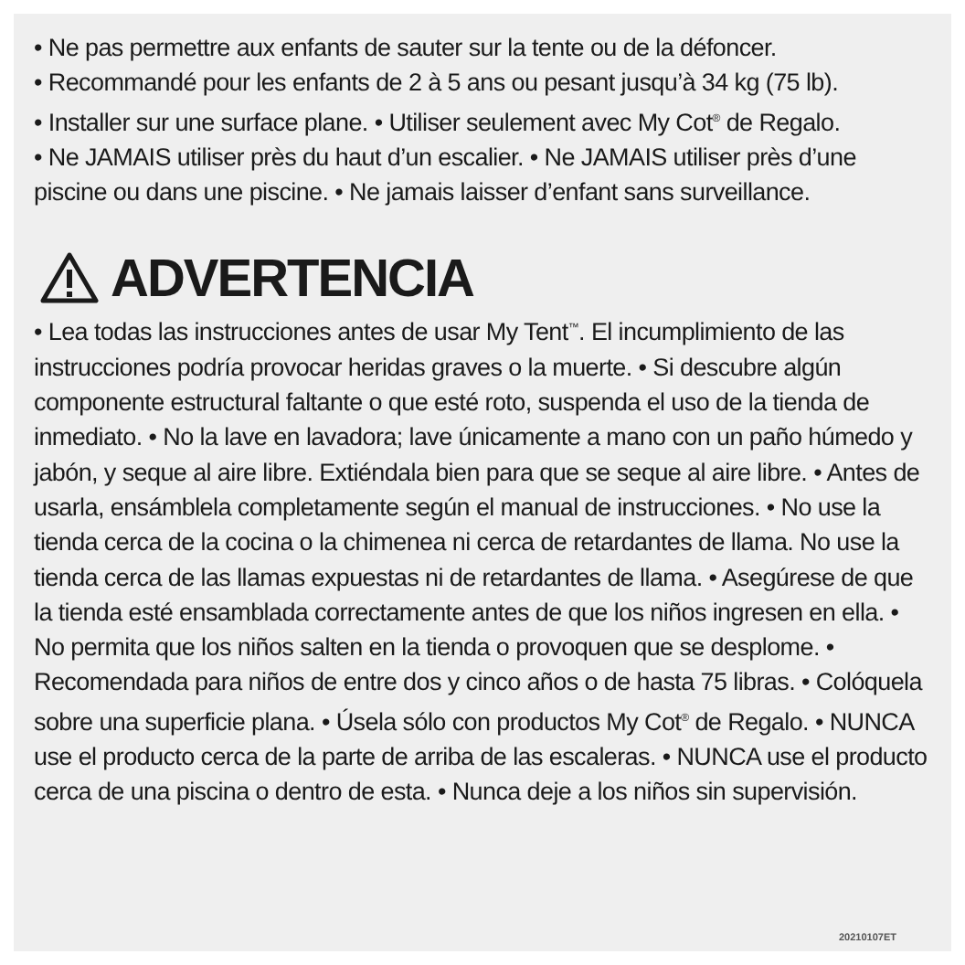• Ne pas permettre aux enfants de sauter sur la tente ou de la défoncer.
• Recommandé pour les enfants de 2 à 5 ans ou pesant jusqu’à 34 kg (75 lb).
• Installer sur une surface plane. • Utiliser seulement avec My Cot<sup>®</sup> de Regalo.
• Ne JAMAIS utiliser près du haut d’un escalier. • Ne JAMAIS utiliser près d’une piscine ou dans une piscine. • Ne jamais laisser d’enfant sans surveillance.
ADVERTENCIA
• Lea todas las instrucciones antes de usar My Tent<sup>™</sup>. El incumplimiento de las instrucciones podría provocar heridas graves o la muerte. • Si descubre algún componente estructural faltante o que esté roto, suspenda el uso de la tienda de inmediato. • No la lave en lavadora; lave únicamente a mano con un paño húmedo y jabón, y seque al aire libre. Extiéndala bien para que se seque al aire libre. • Antes de usarla, ensámblela completamente según el manual de instrucciones. • No use la tienda cerca de la cocina o la chimenea ni cerca de retardantes de llama. No use la tienda cerca de las llamas expuestas ni de retardantes de llama. • Asegúrese de que la tienda esté ensamblada correctamente antes de que los niños ingresen en ella. • No permita que los niños salten en la tienda o provoquen que se desplome. • Recomendada para niños de entre dos y cinco años o de hasta 75 libras. • Colóquela sobre una superficie plana. • Úsela sólo con productos My Cot<sup>®</sup> de Regalo. • NUNCA use el producto cerca de la parte de arriba de las escaleras. • NUNCA use el producto cerca de una piscina o dentro de esta. • Nunca deje a los niños sin supervisión.
20210107ET